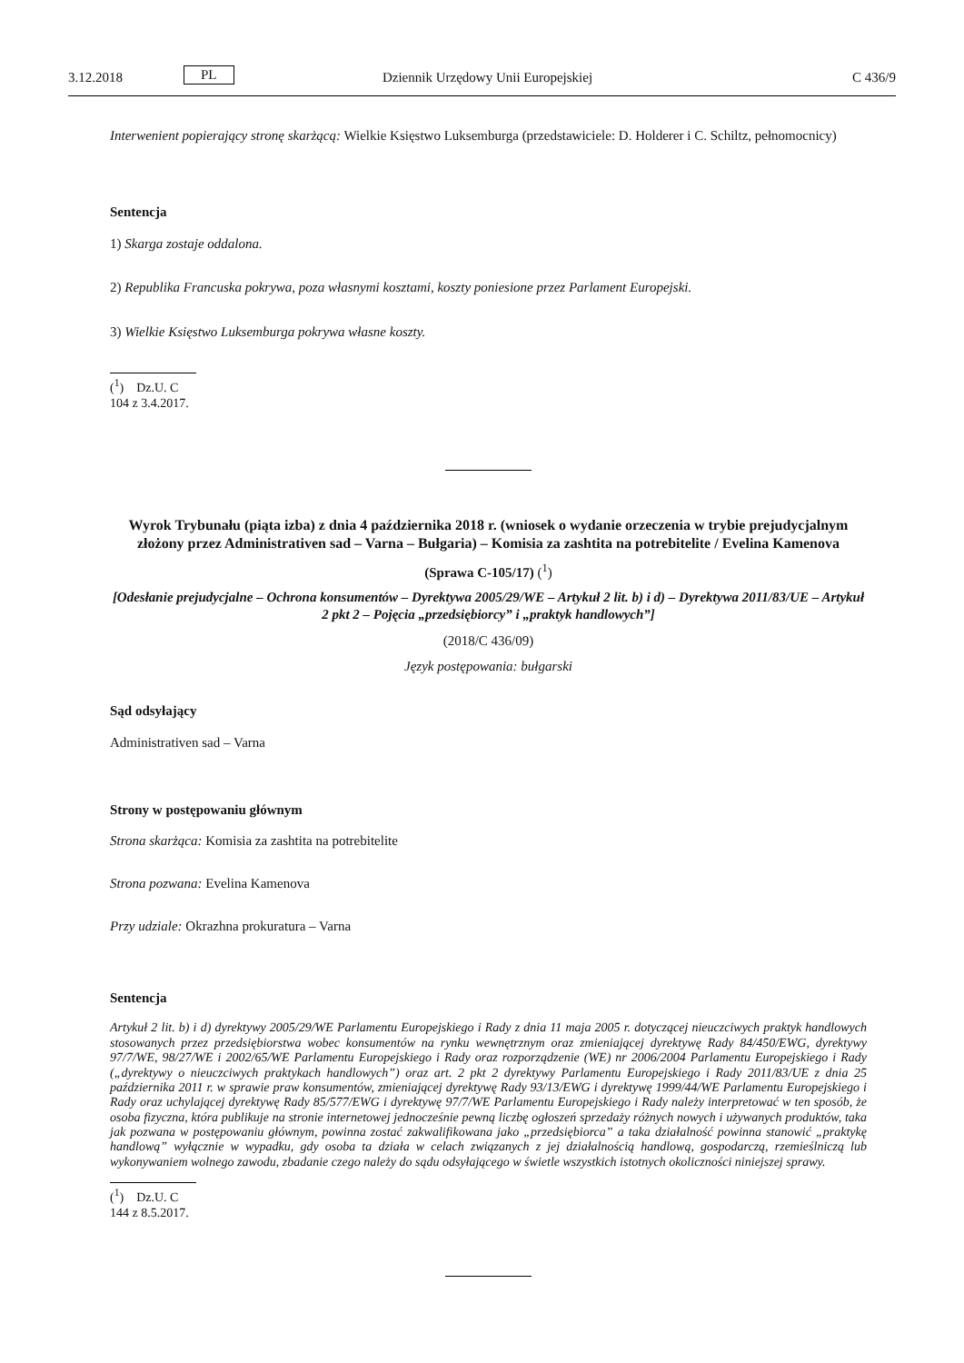3.12.2018 PL Dziennik Urzędowy Unii Europejskiej C 436/9
Interwenient popierający stronę skarżącą: Wielkie Księstwo Luksemburga (przedstawiciele: D. Holderer i C. Schiltz, pełnomocnicy)
Sentencja
1) Skarga zostaje oddalona.
2) Republika Francuska pokrywa, poza własnymi kosztami, koszty poniesione przez Parlament Europejski.
3) Wielkie Księstwo Luksemburga pokrywa własne koszty.
(<sup>1</sup>) Dz.U. C 104 z 3.4.2017.
Wyrok Trybunału (piąta izba) z dnia 4 października 2018 r. (wniosek o wydanie orzeczenia w trybie prejudycjalnym złożony przez Administrativen sad – Varna – Bułgaria) – Komisia za zashtita na potrebitelite / Evelina Kamenova
(Sprawa C-105/17) (<sup>1</sup>)
[Odesłanie prejudycjalne – Ochrona konsumentów – Dyrektywa 2005/29/WE – Artykuł 2 lit. b) i d) – Dyrektywa 2011/83/UE – Artykuł 2 pkt 2 – Pojęcia „przedsiębiorcy” i „praktyk handlowych”]
(2018/C 436/09)
Język postępowania: bułgarski
Sąd odsyłający
Administrativen sad – Varna
Strony w postępowaniu głównym
Strona skarżąca: Komisia za zashtita na potrebitelite
Strona pozwana: Evelina Kamenova
Przy udziale: Okrazhna prokuratura – Varna
Sentencja
Artykuł 2 lit. b) i d) dyrektywy 2005/29/WE Parlamentu Europejskiego i Rady z dnia 11 maja 2005 r. dotyczącej nieuczciwych praktyk handlowych stosowanych przez przedsiębiorstwa wobec konsumentów na rynku wewnętrznym oraz zmieniającej dyrektywę Rady 84/450/EWG, dyrektywy 97/7/WE, 98/27/WE i 2002/65/WE Parlamentu Europejskiego i Rady oraz rozporządzenie (WE) nr 2006/2004 Parlamentu Europejskiego i Rady („dyrektywy o nieuczciwych praktykach handlowych”) oraz art. 2 pkt 2 dyrektywy Parlamentu Europejskiego i Rady 2011/83/UE z dnia 25 października 2011 r. w sprawie praw konsumentów, zmieniającej dyrektywę Rady 93/13/EWG i dyrektywę 1999/44/WE Parlamentu Europejskiego i Rady oraz uchylającej dyrektywę Rady 85/577/EWG i dyrektywę 97/7/WE Parlamentu Europejskiego i Rady należy interpretować w ten sposób, że osoba fizyczna, która publikuje na stronie internetowej jednocześnie pewną liczbę ogłoszeń sprzedaży różnych nowych i używanych produktów, taka jak pozwana w postępowaniu głównym, powinna zostać zakwalifikowana jako „przedsiębiorca” a taka działalność powinna stanowić „praktykę handlową” wyłącznie w wypadku, gdy osoba ta działa w celach związanych z jej działalnością handlową, gospodarczą, rzemieślniczą lub wykonywaniem wolnego zawodu, zbadanie czego należy do sądu odsyłającego w świetle wszystkich istotnych okoliczności niniejszej sprawy.
(<sup>1</sup>) Dz.U. C 144 z 8.5.2017.